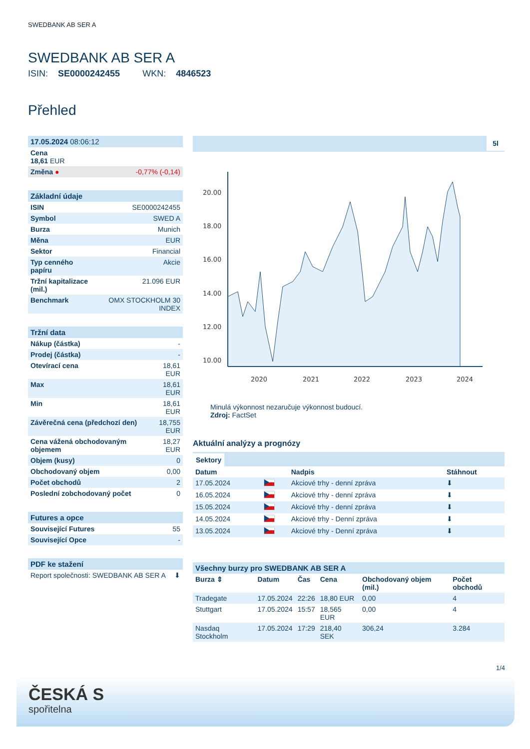SWEDBANK AB SER A
SWEDBANK AB SER A
ISIN: SE0000242455 WKN: 4846523
Přehled
| 17.05.2024 08:06:12 | |
| --- | --- |
| Cena 18,61 EUR | |
| Změna ● | -0,77% (-0,14) |
| Základní údaje | |
| --- | --- |
| ISIN | SE0000242455 |
| Symbol | SWED A |
| Burza | Munich |
| Měna | EUR |
| Sektor | Financial |
| Typ cenného papíru | Akcie |
| Tržní kapitalizace (mil.) | 21.096 EUR |
| Benchmark | OMX STOCKHOLM 30 INDEX |
| Tržní data | |
| --- | --- |
| Nákup (částka) | - |
| Prodej (částka) | - |
| Otevírací cena | 18,61 EUR |
| Max | 18,61 EUR |
| Min | 18,61 EUR |
| Závěrečná cena (předchozí den) | 18,755 EUR |
| Cena vážená obchodovaným objemem | 18,27 EUR |
| Objem (kusy) | 0 |
| Obchodovaný objem | 0,00 |
| Počet obchodů | 2 |
| Poslední zobchodovaný počet | 0 |
| Futures a opce | |
| --- | --- |
| Související Futures | 55 |
| Související Opce | - |
| PDF ke stažení | |
| --- | --- |
| Report společnosti: SWEDBANK AB SER A | ⬇ |
5l
20.00
18.00
16.00
14.00
12.00
10.00
2020
2021
2022
2023
2024
Minulá výkonnost nezaručuje výkonnost budoucí.
Zdroj: FactSet
Aktuální analýzy a prognózy
Sektory
| Datum | | Nadpis | Stáhnout |
| 17.05.2024 | | Akciové trhy - denní zpráva | ⬇ |
| 16.05.2024 | | Akciové trhy - denní zpráva | ⬇ |
| 15.05.2024 | | Akciové trhy - denní zpráva | ⬇ |
| 14.05.2024 | | Akciové trhy - Denní zpráva | ⬇ |
| 13.05.2024 | | Akciové trhy - Denní zpráva | ⬇ |
| Všechny burzy pro SWEDBANK AB SER A | | | | | |
| --- | --- | --- | --- | --- | --- |
| Burza ⇕ | Datum | Čas | Cena | Obchodovaný objem (mil.) | Počet obchodů |
| Tradegate | 17.05.2024 | 22:26 | 18,80 EUR | 0,00 | 4 |
| Stuttgart | 17.05.2024 | 15:57 | 18,565 EUR | 0,00 | 4 |
| Nasdaq Stockholm | 17.05.2024 | 17:29 | 218,40 SEK | 306,24 | 3.284 |
1/4
ČESKÁ S
spořitelna